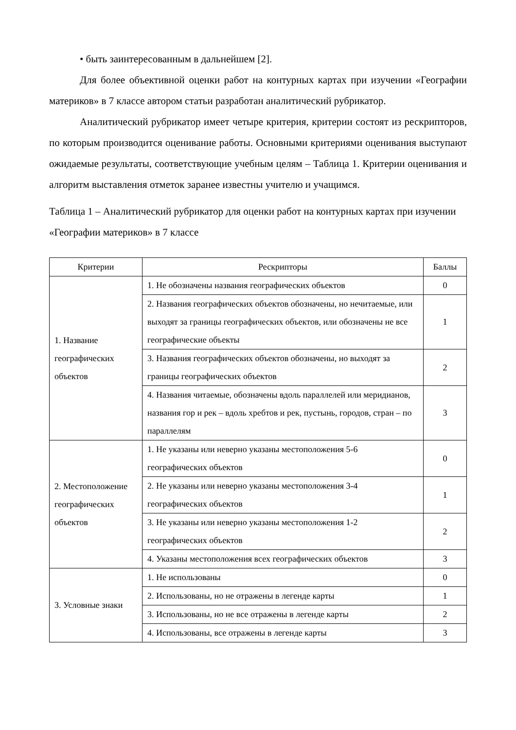• быть заинтересованным в дальнейшем [2].
Для более объективной оценки работ на контурных картах при изучении «Географии материков» в 7 классе автором статьи разработан аналитический рубрикатор.
Аналитический рубрикатор имеет четыре критерия, критерии состоят из рескрипторов, по которым производится оценивание работы. Основными критериями оценивания выступают ожидаемые результаты, соответствующие учебным целям – Таблица 1. Критерии оценивания и алгоритм выставления отметок заранее известны учителю и учащимся.
Таблица 1 – Аналитический рубрикатор для оценки работ на контурных картах при изучении «Географии материков» в 7 классе
| Критерии | Рескрипторы | Баллы |
| --- | --- | --- |
| 1. Название географических объектов | 1. Не обозначены названия географических объектов | 0 |
| | 2. Названия географических объектов обозначены, но нечитаемые, или выходят за границы географических объектов, или обозначены не все географические объекты | 1 |
| | 3. Названия географических объектов обозначены, но выходят за границы географических объектов | 2 |
| | 4. Названия читаемые, обозначены вдоль параллелей или меридианов, названия гор и рек – вдоль хребтов и рек, пустынь, городов, стран – по параллелям | 3 |
| 2. Местоположение географических объектов | 1. Не указаны или неверно указаны местоположения 5-6 географических объектов | 0 |
| | 2. Не указаны или неверно указаны местоположения 3-4 географических объектов | 1 |
| | 3. Не указаны или неверно указаны местоположения 1-2 географических объектов | 2 |
| | 4. Указаны местоположения всех географических объектов | 3 |
| 3. Условные знаки | 1. Не использованы | 0 |
| | 2. Использованы, но не отражены в легенде карты | 1 |
| | 3. Использованы, но не все отражены в легенде карты | 2 |
| | 4. Использованы, все отражены в легенде карты | 3 |